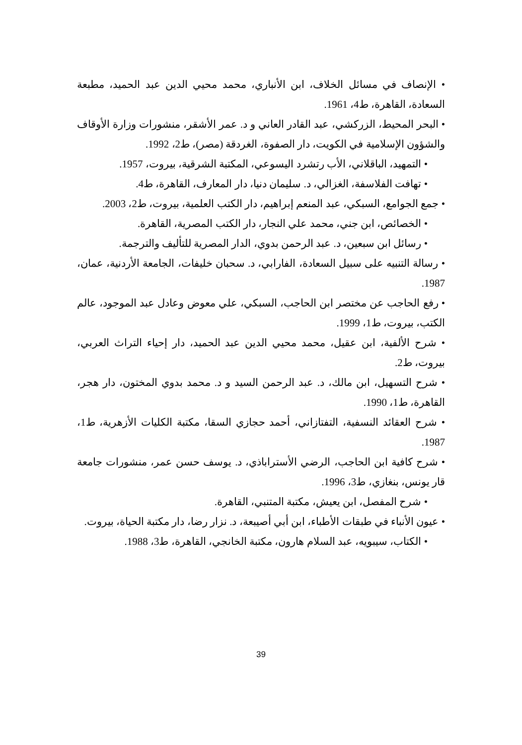• الإنصاف في مسائل الخلاف، ابن الأنباري، محمد محيي الدين عبد الحميد، مطبعة السعادة، القاهرة، ط4، 1961.
• البحر المحيط، الزركشي، عبد القادر العاني و د. عمر الأشقر، منشورات وزارة الأوقاف والشؤون الإسلامية في الكويت، دار الصفوة، الغردقة (مصر)، ط2، 1992.
• التمهيد، الباقلاني، الأب رتشرد اليسوعي، المكتبة الشرقية، بيروت، 1957.
• تهافت الفلاسفة، الغزالي، د. سليمان دنيا، دار المعارف، القاهرة، ط4.
• جمع الجوامع، السبكي، عبد المنعم إبراهيم، دار الكتب العلمية، بيروت، ط2، 2003.
• الخصائص، ابن جني، محمد علي النجار، دار الكتب المصرية، القاهرة.
• رسائل ابن سبعين، د. عبد الرحمن بدوي، الدار المصرية للتأليف والترجمة.
• رسالة التنبيه على سبيل السعادة، الفارابي، د. سحبان خليفات، الجامعة الأردنية، عمان، 1987.
• رفع الحاجب عن مختصر ابن الحاجب، السبكي، علي معوض وعادل عبد الموجود، عالم الكتب، بيروت، ط1، 1999.
• شرح الألفية، ابن عقيل، محمد محيي الدين عبد الحميد، دار إحياء التراث العربي، بيروت، ط2.
• شرح التسهيل، ابن مالك، د. عبد الرحمن السيد و د. محمد بدوي المختون، دار هجر، القاهرة، ط1، 1990.
• شرح العقائد النسفية، التفتازاني، أحمد حجازي السقا، مكتبة الكليات الأزهرية، ط1، 1987.
• شرح كافية ابن الحاجب، الرضي الأستراباذي، د. يوسف حسن عمر، منشورات جامعة قار يونس، بنغازي، ط3، 1996.
• شرح المفصل، ابن يعيش، مكتبة المتنبي، القاهرة.
• عيون الأنباء في طبقات الأطباء، ابن أبي أصيبعة، د. نزار رضا، دار مكتبة الحياة، بيروت.
• الكتاب، سيبويه، عبد السلام هارون، مكتبة الخانجي، القاهرة، ط3، 1988.
39